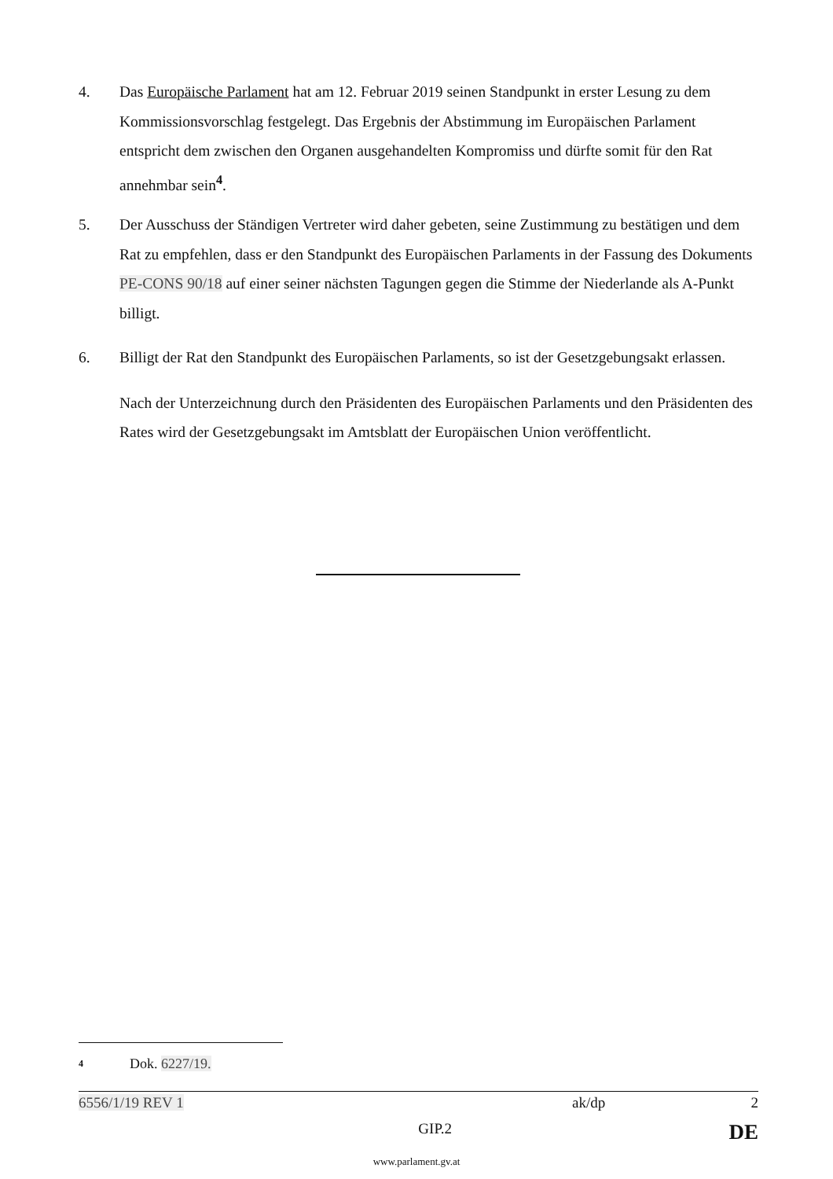4. Das Europäische Parlament hat am 12. Februar 2019 seinen Standpunkt in erster Lesung zu dem Kommissionsvorschlag festgelegt. Das Ergebnis der Abstimmung im Europäischen Parlament entspricht dem zwischen den Organen ausgehandelten Kompromiss und dürfte somit für den Rat annehmbar sein<sup>4</sup>.
5. Der Ausschuss der Ständigen Vertreter wird daher gebeten, seine Zustimmung zu bestätigen und dem Rat zu empfehlen, dass er den Standpunkt des Europäischen Parlaments in der Fassung des Dokuments PE-CONS 90/18 auf einer seiner nächsten Tagungen gegen die Stimme der Niederlande als A-Punkt billigt.
6. Billigt der Rat den Standpunkt des Europäischen Parlaments, so ist der Gesetzgebungsakt erlassen.
Nach der Unterzeichnung durch den Präsidenten des Europäischen Parlaments und den Präsidenten des Rates wird der Gesetzgebungsakt im Amtsblatt der Europäischen Union veröffentlicht.
4
Dok. 6227/19.
6556/1/19 REV 1 ak/dp 2
GIP.2 DE
www.parlament.gv.at